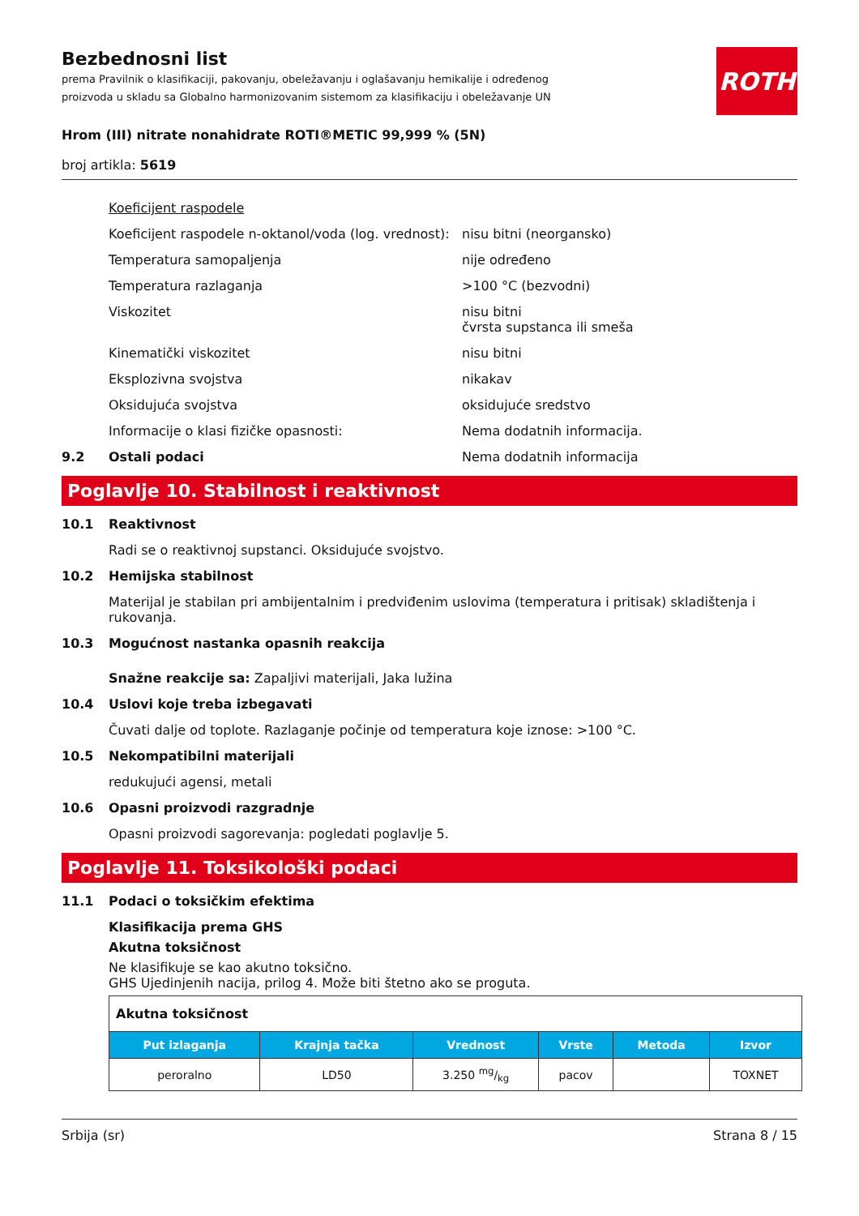Bezbednosni list
prema Pravilnik o klasifikaciji, pakovanju, obeležavanju i oglašavanju hemikalije i određenog proizvoda u skladu sa Globalno harmonizovanim sistemom za klasifikaciju i obeležavanje UN
ROTH
Hrom (III) nitrate nonahidrate ROTI®METIC 99,999 % (5N)
broj artikla: 5619
Koeficijent raspodele
Koeficijent raspodele n-oktanol/voda (log. vrednost): nisu bitni (neorgansko)
Temperatura samopaljenja nije određeno
Temperatura razlaganja >100 °C (bezvodni)
Viskozitet nisu bitni
čvrsta supstanca ili smeša
Kinematički viskozitet nisu bitni
Eksplozivna svojstva nikakav
Oksidujuća svojstva oksidujuće sredstvo
Informacije o klasi fizičke opasnosti: Nema dodatnih informacija.
9.2 Ostali podaci Nema dodatnih informacija
Poglavlje 10. Stabilnost i reaktivnost
10.1 Reaktivnost
Radi se o reaktivnoj supstanci. Oksidujuće svojstvo.
10.2 Hemijska stabilnost
Materijal je stabilan pri ambijentalnim i predviđenim uslovima (temperatura i pritisak) skladištenja i rukovanja.
10.3 Mogućnost nastanka opasnih reakcija
Snažne reakcije sa: Zapaljivi materijali, Jaka lužina
10.4 Uslovi koje treba izbegavati
Čuvati dalje od toplote. Razlaganje počinje od temperatura koje iznose: >100 °C.
10.5 Nekompatibilni materijali
redukujući agensi, metali
10.6 Opasni proizvodi razgradnje
Opasni proizvodi sagorevanja: pogledati poglavlje 5.
Poglavlje 11. Toksikološki podaci
11.1 Podaci o toksičkim efektima
Klasifikacija prema GHS
Akutna toksičnost
Ne klasifikuje se kao akutno toksično.
GHS Ujedinjenih nacija, prilog 4. Može biti štetno ako se proguta.
| Akutna toksičnost | | | | | |
| Put izlaganja | Krajnja tačka | Vrednost | Vrste | Metoda | Izvor |
| peroralno | LD50 | 3.250 mg/kg | pacov | | TOXNET |
Srbija (sr) Strana 8 / 15